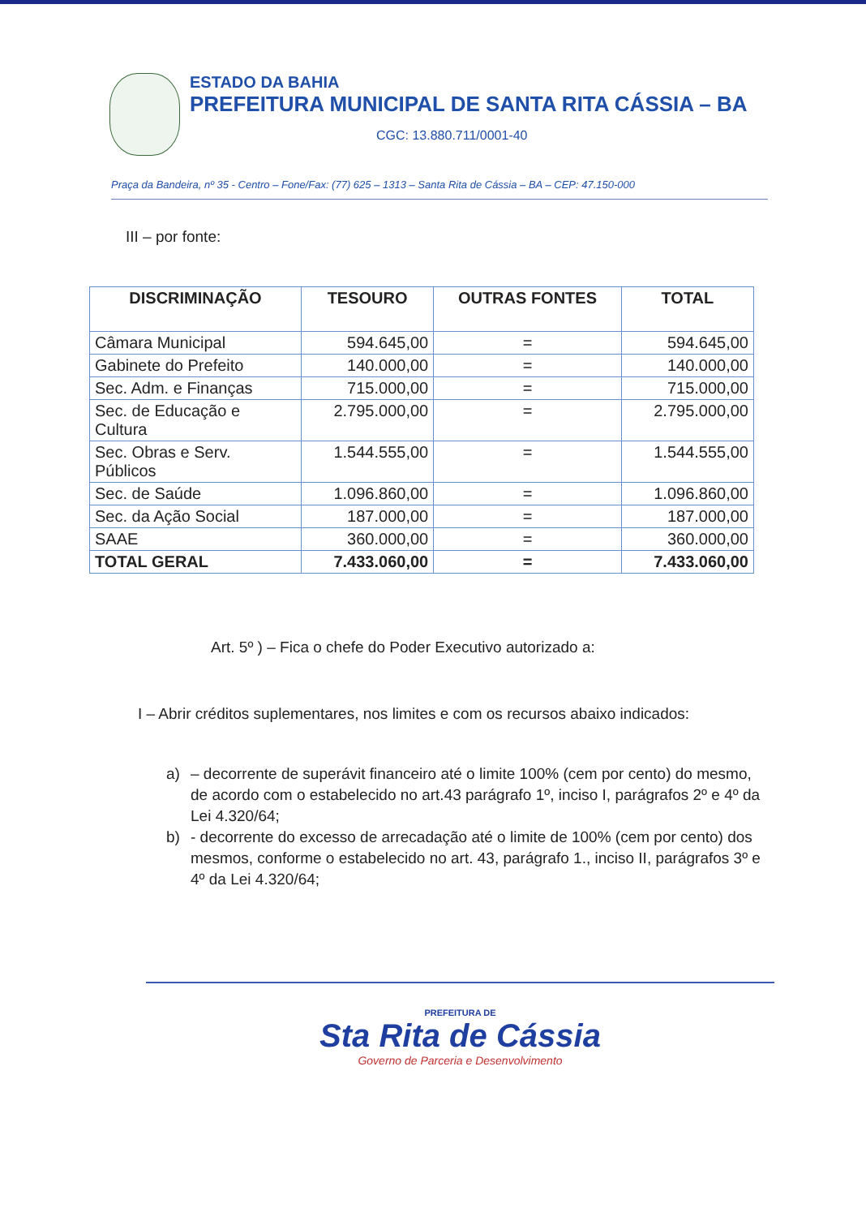ESTADO DA BAHIA
PREFEITURA MUNICIPAL DE SANTA RITA CÁSSIA – BA
CGC: 13.880.711/0001-40
Praça da Bandeira, nº 35 - Centro – Fone/Fax: (77) 625 – 1313 – Santa Rita de Cássia – BA – CEP: 47.150-000
III – por fonte:
| DISCRIMINAÇÃO | TESOURO | OUTRAS FONTES | TOTAL |
| --- | --- | --- | --- |
| Câmara Municipal | 594.645,00 | = | 594.645,00 |
| Gabinete do Prefeito | 140.000,00 | = | 140.000,00 |
| Sec. Adm. e Finanças | 715.000,00 | = | 715.000,00 |
| Sec. de Educação e Cultura | 2.795.000,00 | = | 2.795.000,00 |
| Sec. Obras e Serv. Públicos | 1.544.555,00 | = | 1.544.555,00 |
| Sec. de Saúde | 1.096.860,00 | = | 1.096.860,00 |
| Sec. da Ação Social | 187.000,00 | = | 187.000,00 |
| SAAE | 360.000,00 | = | 360.000,00 |
| TOTAL GERAL | 7.433.060,00 | = | 7.433.060,00 |
Art. 5º ) – Fica o chefe do Poder Executivo autorizado a:
I – Abrir créditos suplementares, nos limites e com os recursos abaixo indicados:
a) – decorrente de superávit financeiro até o limite 100% (cem por cento) do mesmo, de acordo com o estabelecido no art.43 parágrafo 1º, inciso I, parágrafos 2º e 4º da Lei 4.320/64;
b) - decorrente do excesso de arrecadação até o limite de 100% (cem por cento) dos mesmos, conforme o estabelecido no art. 43, parágrafo 1., inciso II, parágrafos 3º e 4º da Lei 4.320/64;
PREFEITURA DE
Sta Rita de Cássia
Governo de Parceria e Desenvolvimento